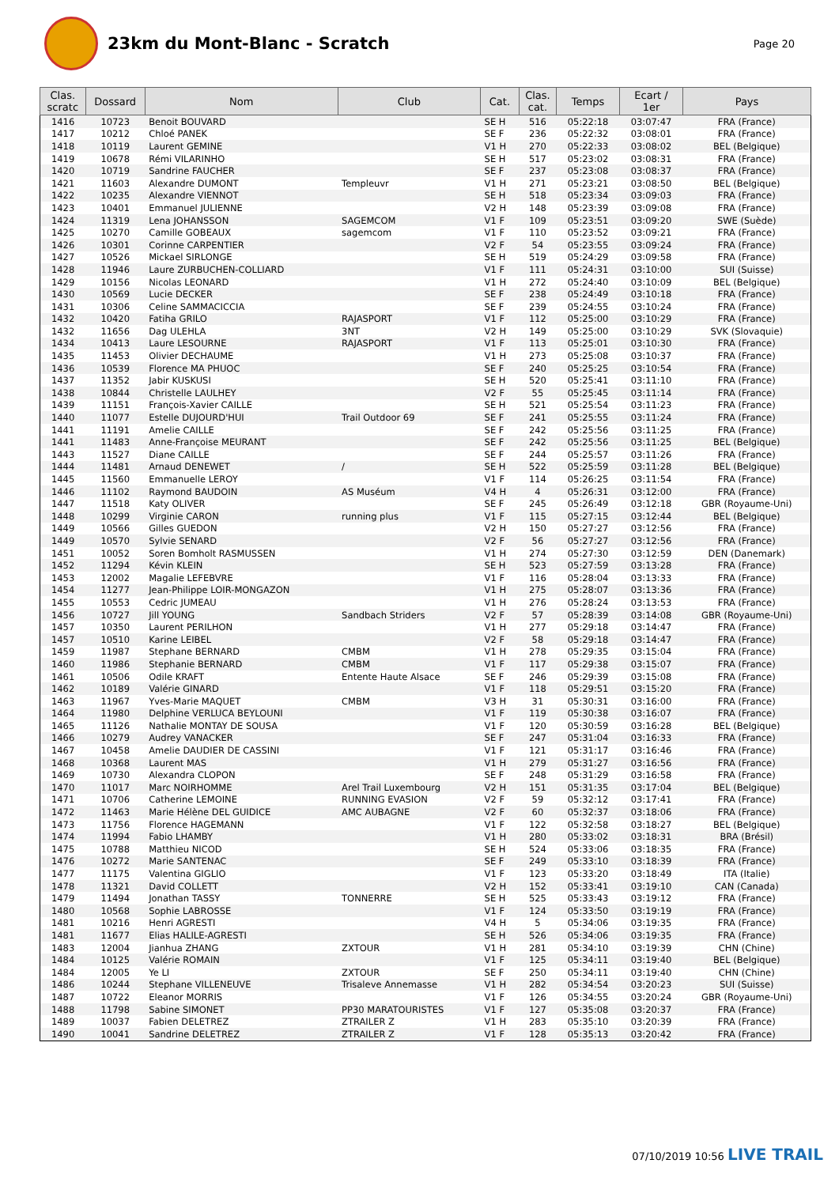23km du Mont-Blanc - Scratch
Page 20
| Clas. scratc | Dossard | Nom | Club | Cat. | Clas. cat. | Temps | Ecart / 1er | Pays |
| --- | --- | --- | --- | --- | --- | --- | --- | --- |
| 1416 | 10723 | Benoit BOUVARD | | SE H | 516 | 05:22:18 | 03:07:47 | FRA (France) |
| 1417 | 10212 | Chloé PANEK | | SE F | 236 | 05:22:32 | 03:08:01 | FRA (France) |
| 1418 | 10119 | Laurent GEMINE | | V1 H | 270 | 05:22:33 | 03:08:02 | BEL (Belgique) |
| 1419 | 10678 | Rémi VILARINHO | | SE H | 517 | 05:23:02 | 03:08:31 | FRA (France) |
| 1420 | 10719 | Sandrine FAUCHER | | SE F | 237 | 05:23:08 | 03:08:37 | FRA (France) |
| 1421 | 11603 | Alexandre DUMONT | Templeuvr | V1 H | 271 | 05:23:21 | 03:08:50 | BEL (Belgique) |
| 1422 | 10235 | Alexandre VIENNOT | | SE H | 518 | 05:23:34 | 03:09:03 | FRA (France) |
| 1423 | 10401 | Emmanuel JULIENNE | | V2 H | 148 | 05:23:39 | 03:09:08 | FRA (France) |
| 1424 | 11319 | Lena JOHANSSON | SAGEMCOM | V1 F | 109 | 05:23:51 | 03:09:20 | SWE (Suède) |
| 1425 | 10270 | Camille GOBEAUX | sagemcom | V1 F | 110 | 05:23:52 | 03:09:21 | FRA (France) |
| 1426 | 10301 | Corinne CARPENTIER | | V2 F | 54 | 05:23:55 | 03:09:24 | FRA (France) |
| 1427 | 10526 | Mickael SIRLONGE | | SE H | 519 | 05:24:29 | 03:09:58 | FRA (France) |
| 1428 | 11946 | Laure ZURBUCHEN-COLLIARD | | V1 F | 111 | 05:24:31 | 03:10:00 | SUI (Suisse) |
| 1429 | 10156 | Nicolas LEONARD | | V1 H | 272 | 05:24:40 | 03:10:09 | BEL (Belgique) |
| 1430 | 10569 | Lucie DECKER | | SE F | 238 | 05:24:49 | 03:10:18 | FRA (France) |
| 1431 | 10306 | Celine SAMMACICCIA | | SE F | 239 | 05:24:55 | 03:10:24 | FRA (France) |
| 1432 | 10420 | Fatiha GRILO | RAJASPORT | V1 F | 112 | 05:25:00 | 03:10:29 | FRA (France) |
| 1432 | 11656 | Dag ULEHLA | 3NT | V2 H | 149 | 05:25:00 | 03:10:29 | SVK (Slovaquie) |
| 1434 | 10413 | Laure LESOURNE | RAJASPORT | V1 F | 113 | 05:25:01 | 03:10:30 | FRA (France) |
| 1435 | 11453 | Olivier DECHAUME | | V1 H | 273 | 05:25:08 | 03:10:37 | FRA (France) |
| 1436 | 10539 | Florence MA PHUOC | | SE F | 240 | 05:25:25 | 03:10:54 | FRA (France) |
| 1437 | 11352 | Jabir KUSKUSI | | SE H | 520 | 05:25:41 | 03:11:10 | FRA (France) |
| 1438 | 10844 | Christelle LAULHEY | | V2 F | 55 | 05:25:45 | 03:11:14 | FRA (France) |
| 1439 | 11151 | François-Xavier CAILLE | | SE H | 521 | 05:25:54 | 03:11:23 | FRA (France) |
| 1440 | 11077 | Estelle DUJOURD'HUI | Trail Outdoor 69 | SE F | 241 | 05:25:55 | 03:11:24 | FRA (France) |
| 1441 | 11191 | Amelie CAILLE | | SE F | 242 | 05:25:56 | 03:11:25 | FRA (France) |
| 1441 | 11483 | Anne-Françoise MEURANT | | SE F | 242 | 05:25:56 | 03:11:25 | BEL (Belgique) |
| 1443 | 11527 | Diane CAILLE | | SE F | 244 | 05:25:57 | 03:11:26 | FRA (France) |
| 1444 | 11481 | Arnaud DENEWET | / | SE H | 522 | 05:25:59 | 03:11:28 | BEL (Belgique) |
| 1445 | 11560 | Emmanuelle LEROY | | V1 F | 114 | 05:26:25 | 03:11:54 | FRA (France) |
| 1446 | 11102 | Raymond BAUDOIN | AS Muséum | V4 H | 4 | 05:26:31 | 03:12:00 | FRA (France) |
| 1447 | 11518 | Katy OLIVER | | SE F | 245 | 05:26:49 | 03:12:18 | GBR (Royaume-Uni) |
| 1448 | 10299 | Virginie CARON | running plus | V1 F | 115 | 05:27:15 | 03:12:44 | BEL (Belgique) |
| 1449 | 10566 | Gilles GUEDON | | V2 H | 150 | 05:27:27 | 03:12:56 | FRA (France) |
| 1449 | 10570 | Sylvie SENARD | | V2 F | 56 | 05:27:27 | 03:12:56 | FRA (France) |
| 1451 | 10052 | Soren Bomholt RASMUSSEN | | V1 H | 274 | 05:27:30 | 03:12:59 | DEN (Danemark) |
| 1452 | 11294 | Kévin KLEIN | | SE H | 523 | 05:27:59 | 03:13:28 | FRA (France) |
| 1453 | 12002 | Magalie LEFEBVRE | | V1 F | 116 | 05:28:04 | 03:13:33 | FRA (France) |
| 1454 | 11277 | Jean-Philippe LOIR-MONGAZON | | V1 H | 275 | 05:28:07 | 03:13:36 | FRA (France) |
| 1455 | 10553 | Cedric JUMEAU | | V1 H | 276 | 05:28:24 | 03:13:53 | FRA (France) |
| 1456 | 10727 | Jill YOUNG | Sandbach Striders | V2 F | 57 | 05:28:39 | 03:14:08 | GBR (Royaume-Uni) |
| 1457 | 10350 | Laurent PERILHON | | V1 H | 277 | 05:29:18 | 03:14:47 | FRA (France) |
| 1457 | 10510 | Karine LEIBEL | | V2 F | 58 | 05:29:18 | 03:14:47 | FRA (France) |
| 1459 | 11987 | Stephane BERNARD | CMBM | V1 H | 278 | 05:29:35 | 03:15:04 | FRA (France) |
| 1460 | 11986 | Stephanie BERNARD | CMBM | V1 F | 117 | 05:29:38 | 03:15:07 | FRA (France) |
| 1461 | 10506 | Odile KRAFT | Entente Haute Alsace | SE F | 246 | 05:29:39 | 03:15:08 | FRA (France) |
| 1462 | 10189 | Valérie GINARD | | V1 F | 118 | 05:29:51 | 03:15:20 | FRA (France) |
| 1463 | 11967 | Yves-Marie MAQUET | CMBM | V3 H | 31 | 05:30:31 | 03:16:00 | FRA (France) |
| 1464 | 11980 | Delphine VERLUCA BEYLOUNI | | V1 F | 119 | 05:30:38 | 03:16:07 | FRA (France) |
| 1465 | 11126 | Nathalie MONTAY DE SOUSA | | V1 F | 120 | 05:30:59 | 03:16:28 | BEL (Belgique) |
| 1466 | 10279 | Audrey VANACKER | | SE F | 247 | 05:31:04 | 03:16:33 | FRA (France) |
| 1467 | 10458 | Amelie DAUDIER DE CASSINI | | V1 F | 121 | 05:31:17 | 03:16:46 | FRA (France) |
| 1468 | 10368 | Laurent MAS | | V1 H | 279 | 05:31:27 | 03:16:56 | FRA (France) |
| 1469 | 10730 | Alexandra CLOPON | | SE F | 248 | 05:31:29 | 03:16:58 | FRA (France) |
| 1470 | 11017 | Marc NOIRHOMME | Arel Trail Luxembourg | V2 H | 151 | 05:31:35 | 03:17:04 | BEL (Belgique) |
| 1471 | 10706 | Catherine LEMOINE | RUNNING EVASION | V2 F | 59 | 05:32:12 | 03:17:41 | FRA (France) |
| 1472 | 11463 | Marie Hélène DEL GUIDICE | AMC AUBAGNE | V2 F | 60 | 05:32:37 | 03:18:06 | FRA (France) |
| 1473 | 11756 | Florence HAGEMANN | | V1 F | 122 | 05:32:58 | 03:18:27 | BEL (Belgique) |
| 1474 | 11994 | Fabio LHAMBY | | V1 H | 280 | 05:33:02 | 03:18:31 | BRA (Brésil) |
| 1475 | 10788 | Matthieu NICOD | | SE H | 524 | 05:33:06 | 03:18:35 | FRA (France) |
| 1476 | 10272 | Marie SANTENAC | | SE F | 249 | 05:33:10 | 03:18:39 | FRA (France) |
| 1477 | 11175 | Valentina GIGLIO | | V1 F | 123 | 05:33:20 | 03:18:49 | ITA (Italie) |
| 1478 | 11321 | David COLLETT | | V2 H | 152 | 05:33:41 | 03:19:10 | CAN (Canada) |
| 1479 | 11494 | Jonathan TASSY | TONNERRE | SE H | 525 | 05:33:43 | 03:19:12 | FRA (France) |
| 1480 | 10568 | Sophie LABROSSE | | V1 F | 124 | 05:33:50 | 03:19:19 | FRA (France) |
| 1481 | 10216 | Henri AGRESTI | | V4 H | 5 | 05:34:06 | 03:19:35 | FRA (France) |
| 1481 | 11677 | Elias HALILE-AGRESTI | | SE H | 526 | 05:34:06 | 03:19:35 | FRA (France) |
| 1483 | 12004 | Jianhua ZHANG | ZXTOUR | V1 H | 281 | 05:34:10 | 03:19:39 | CHN (Chine) |
| 1484 | 10125 | Valérie ROMAIN | | V1 F | 125 | 05:34:11 | 03:19:40 | BEL (Belgique) |
| 1484 | 12005 | Ye LI | ZXTOUR | SE F | 250 | 05:34:11 | 03:19:40 | CHN (Chine) |
| 1486 | 10244 | Stephane VILLENEUVE | Trisaleve Annemasse | V1 H | 282 | 05:34:54 | 03:20:23 | SUI (Suisse) |
| 1487 | 10722 | Eleanor MORRIS | | V1 F | 126 | 05:34:55 | 03:20:24 | GBR (Royaume-Uni) |
| 1488 | 11798 | Sabine SIMONET | PP30 MARATOURISTES | V1 F | 127 | 05:35:08 | 03:20:37 | FRA (France) |
| 1489 | 10037 | Fabien DELETREZ | ZTRAILER Z | V1 H | 283 | 05:35:10 | 03:20:39 | FRA (France) |
| 1490 | 10041 | Sandrine DELETREZ | ZTRAILER Z | V1 F | 128 | 05:35:13 | 03:20:42 | FRA (France) |
07/10/2019 10:56 LIVE TRAIL